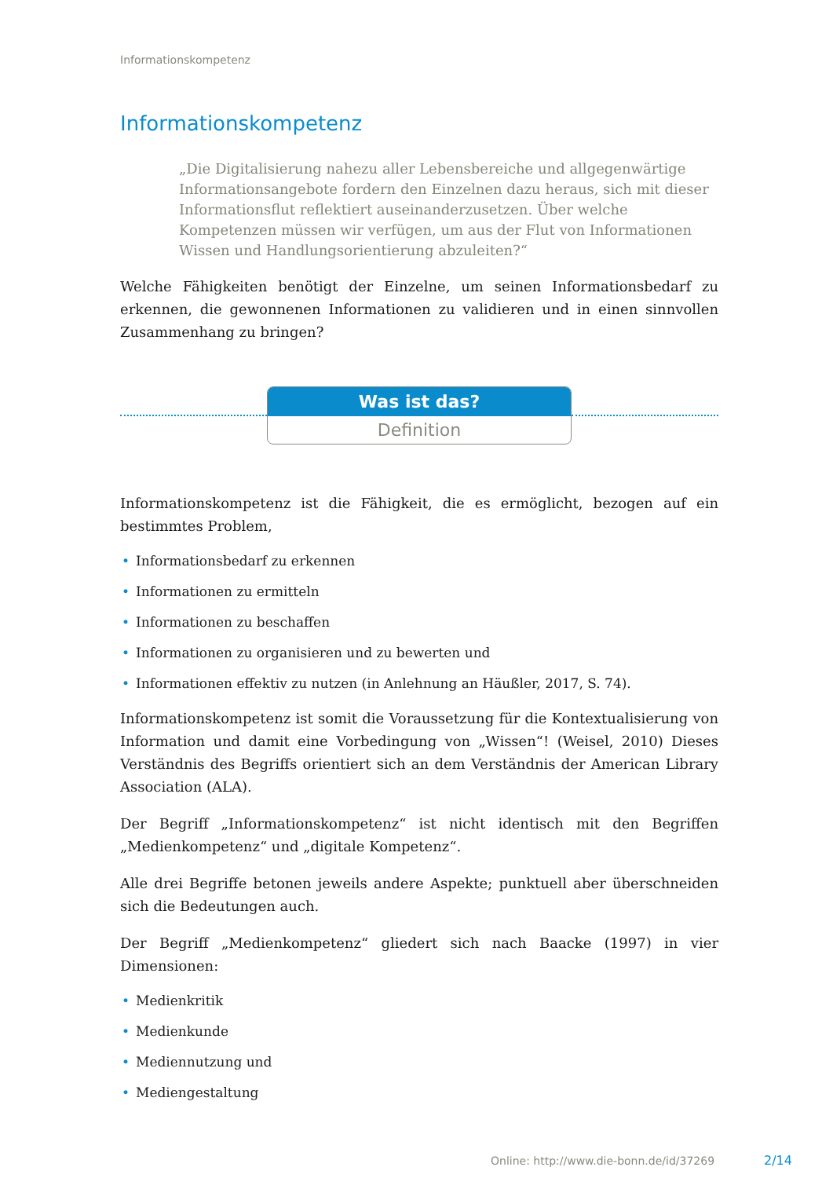Informationskompetenz
Informationskompetenz
„Die Digitalisierung nahezu aller Lebensbereiche und allgegenwärtige Informationsangebote fordern den Einzelnen dazu heraus, sich mit dieser Informationsflut reflektiert auseinanderzusetzen. Über welche Kompetenzen müssen wir verfügen, um aus der Flut von Informationen Wissen und Handlungsorientierung abzuleiten?“
Welche Fähigkeiten benötigt der Einzelne, um seinen Informationsbedarf zu erkennen, die gewonnenen Informationen zu validieren und in einen sinnvollen Zusammenhang zu bringen?
Was ist das?
Definition
Informationskompetenz ist die Fähigkeit, die es ermöglicht, bezogen auf ein bestimmtes Problem,
• Informationsbedarf zu erkennen
• Informationen zu ermitteln
• Informationen zu beschaffen
• Informationen zu organisieren und zu bewerten und
• Informationen effektiv zu nutzen (in Anlehnung an Häußler, 2017, S. 74).
Informationskompetenz ist somit die Voraussetzung für die Kontextualisierung von Information und damit eine Vorbedingung von „Wissen“! (Weisel, 2010) Dieses Verständnis des Begriffs orientiert sich an dem Verständnis der American Library Association (ALA).
Der Begriff „Informationskompetenz“ ist nicht identisch mit den Begriffen „Medienkompetenz“ und „digitale Kompetenz“.
Alle drei Begriffe betonen jeweils andere Aspekte; punktuell aber überschneiden sich die Bedeutungen auch.
Der Begriff „Medienkompetenz“ gliedert sich nach Baacke (1997) in vier Dimensionen:
• Medienkritik
• Medienkunde
• Mediennutzung und
• Mediengestaltung
Online: http://www.die-bonn.de/id/37269
2/14